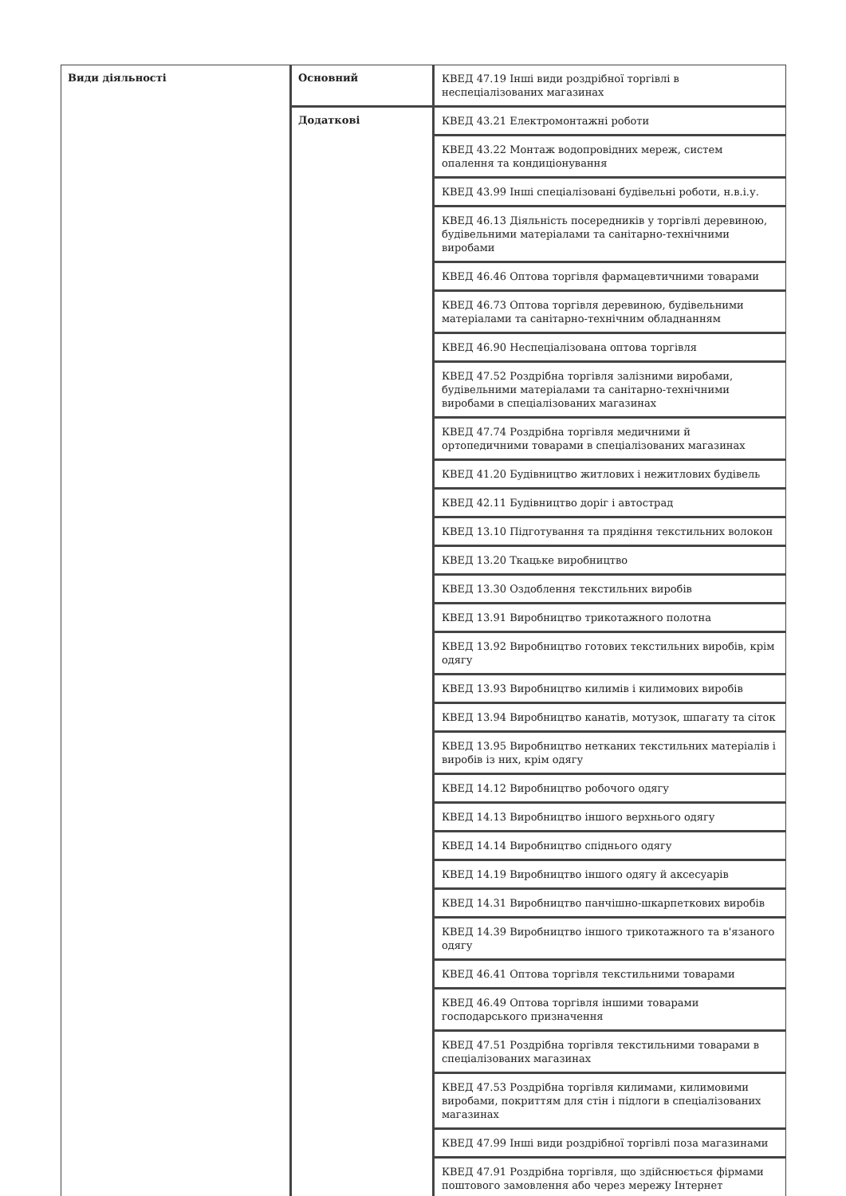| Види діяльності | Основний | КВЕД 47.19 Інші види роздрібної торгівлі в неспеціалізованих магазинах |
| | Додаткові | КВЕД 43.21 Електромонтажні роботи КВЕД 43.22 Монтаж водопровідних мереж, систем опалення та кондиціонування КВЕД 43.99 Інші спеціалізовані будівельні роботи, н.в.і.у. КВЕД 46.13 Діяльність посередників у торгівлі деревиною, будівельними матеріалами та санітарно-технічними виробами КВЕД 46.46 Оптова торгівля фармацевтичними товарами КВЕД 46.73 Оптова торгівля деревиною, будівельними матеріалами та санітарно-технічним обладнанням КВЕД 46.90 Неспеціалізована оптова торгівля КВЕД 47.52 Роздрібна торгівля залізними виробами, будівельними матеріалами та санітарно-технічними виробами в спеціалізованих магазинах КВЕД 47.74 Роздрібна торгівля медичними й ортопедичними товарами в спеціалізованих магазинах КВЕД 41.20 Будівництво житлових і нежитлових будівель КВЕД 42.11 Будівництво доріг і автострад КВЕД 13.10 Підготування та прядіння текстильних волокон КВЕД 13.20 Ткацьке виробництво КВЕД 13.30 Оздоблення текстильних виробів КВЕД 13.91 Виробництво трикотажного полотна КВЕД 13.92 Виробництво готових текстильних виробів, крім одягу КВЕД 13.93 Виробництво килимів і килимових виробів КВЕД 13.94 Виробництво канатів, мотузок, шпагату та сіток КВЕД 13.95 Виробництво нетканих текстильних матеріалів і виробів із них, крім одягу КВЕД 14.12 Виробництво робочого одягу КВЕД 14.13 Виробництво іншого верхнього одягу КВЕД 14.14 Виробництво спіднього одягу КВЕД 14.19 Виробництво іншого одягу й аксесуарів КВЕД 14.31 Виробництво панчішно-шкарпеткових виробів КВЕД 14.39 Виробництво іншого трикотажного та в'язаного одягу КВЕД 46.41 Оптова торгівля текстильними товарами КВЕД 46.49 Оптова торгівля іншими товарами господарського призначення КВЕД 47.51 Роздрібна торгівля текстильними товарами в спеціалізованих магазинах КВЕД 47.53 Роздрібна торгівля килимами, килимовими виробами, покриттям для стін і підлоги в спеціалізованих магазинах КВЕД 47.99 Інші види роздрібної торгівлі поза магазинами КВЕД 47.91 Роздрібна торгівля, що здійснюється фірмами поштового замовлення або через мережу Інтернет |